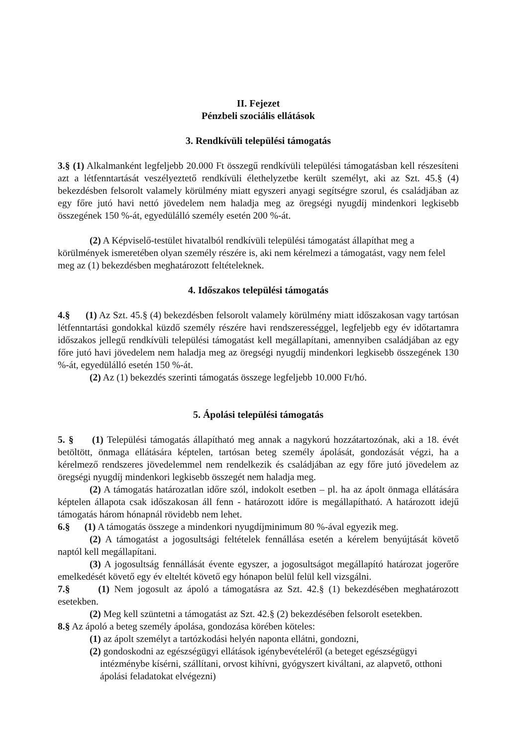II. Fejezet
Pénzbeli szociális ellátások
3. Rendkívüli települési támogatás
3.§ (1) Alkalmanként legfeljebb 20.000 Ft összegű rendkívüli települési támogatásban kell részesíteni azt a létfenntartását veszélyeztető rendkívüli élethelyzetbe került személyt, aki az Szt. 45.§ (4) bekezdésben felsorolt valamely körülmény miatt egyszeri anyagi segítségre szorul, és családjában az egy főre jutó havi nettó jövedelem nem haladja meg az öregségi nyugdíj mindenkori legkisebb összegének 150 %-át, egyedülálló személy esetén 200 %-át.
(2) A Képviselő-testület hivatalból rendkívüli települési támogatást állapíthat meg a körülmények ismeretében olyan személy részére is, aki nem kérelmezi a támogatást, vagy nem felel meg az (1) bekezdésben meghatározott feltételeknek.
4. Időszakos települési támogatás
4.§ (1) Az Szt. 45.§ (4) bekezdésben felsorolt valamely körülmény miatt időszakosan vagy tartósan létfenntartási gondokkal küzdő személy részére havi rendszerességgel, legfeljebb egy év időtartamra időszakos jellegű rendkívüli települési támogatást kell megállapítani, amennyiben családjában az egy főre jutó havi jövedelem nem haladja meg az öregségi nyugdíj mindenkori legkisebb összegének 130 %-át, egyedülálló esetén 150 %-át.
(2) Az (1) bekezdés szerinti támogatás összege legfeljebb 10.000 Ft/hó.
5. Ápolási települési támogatás
5. § (1) Települési támogatás állapítható meg annak a nagykorú hozzátartozónak, aki a 18. évét betöltött, önmaga ellátására képtelen, tartósan beteg személy ápolását, gondozását végzi, ha a kérelmező rendszeres jövedelemmel nem rendelkezik és családjában az egy főre jutó jövedelem az öregségi nyugdíj mindenkori legkisebb összegét nem haladja meg.
(2) A támogatás határozatlan időre szól, indokolt esetben – pl. ha az ápolt önmaga ellátására képtelen állapota csak időszakosan áll fenn - határozott időre is megállapítható. A határozott idejű támogatás három hónapnál rövidebb nem lehet.
6.§ (1) A támogatás összege a mindenkori nyugdíjminimum 80 %-ával egyezik meg.
(2) A támogatást a jogosultsági feltételek fennállása esetén a kérelem benyújtását követő naptól kell megállapítani.
(3) A jogosultság fennállását évente egyszer, a jogosultságot megállapító határozat jogerőre emelkedését követő egy év elteltét követő egy hónapon belül felül kell vizsgálni.
7.§ (1) Nem jogosult az ápoló a támogatásra az Szt. 42.§ (1) bekezdésében meghatározott esetekben.
(2) Meg kell szüntetni a támogatást az Szt. 42.§ (2) bekezdésében felsorolt esetekben.
8.§ Az ápoló a beteg személy ápolása, gondozása körében köteles:
(1) az ápolt személyt a tartózkodási helyén naponta ellátni, gondozni,
(2) gondoskodni az egészségügyi ellátások igénybevételéről (a beteget egészségügyi intézménybe kísérni, szállítani, orvost kihívni, gyógyszert kiváltani, az alapvető, otthoni ápolási feladatokat elvégezni)